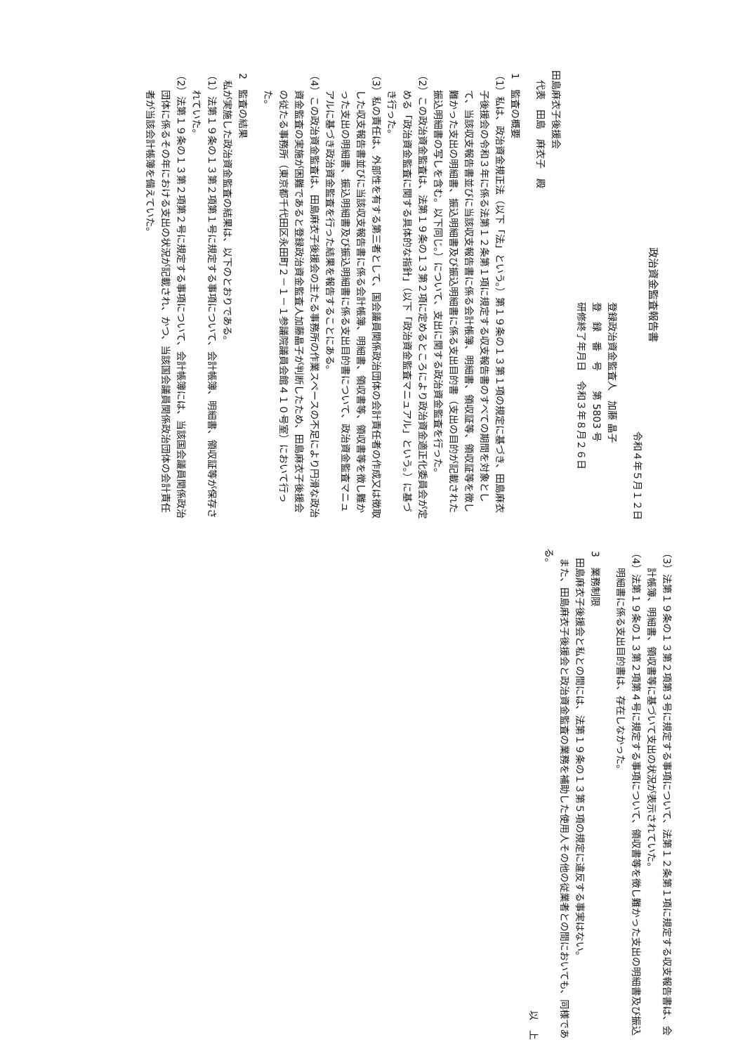政治資金監査報告書
令和４年５月１２日
登録政治資金監査人　加藤 晶子
登　録　番　号　　第 5803 号
研修終了年月日　令和３年８月２６日
田島麻衣子後援会
　代表　田島　麻衣子　殿
1　監査の概要
（1）私は、政治資金規正法（以下「法」という。）第１９条の１３第１項の規定に基づき、田島麻衣子後援会の令和３年に係る法第１２条第１項に規定する収支報告書のすべての期間を対象として、当該収支報告書並びに当該収支報告書に係る会計帳簿、明細書、領収証等、領収証等を徴し難かった支出の明細書、振込明細書及び振込明細書に係る支出目的書（支出の目的が記載された振込明細書の写しを含む。以下同じ。）について、支出に関する政治資金監査を行った。
（2）この政治資金監査は、法第１９条の１３第２項に定めるところにより政治資金適正化委員会が定める「政治資金監査に関する具体的な指針」（以下「政治資金監査マニュアル」という。）に基づき行った。
（3）私の責任は、外部性を有する第三者として、国会議員関係政治団体の会計責任者の作成又は徴取した収支報告書並びに当該収支報告書に係る会計帳簿、明細書、領収書等、領収書等を徴し難かった支出の明細書、振込明細書及び振込明細書に係る支出目的書について、政治資金監査マニュアルに基づき政治資金監査を行った結果を報告することにある。
（4）この政治資金監査は、田島麻衣子後援会の主たる事務所の作業スペースの不足により円滑な政治資金監査の実施が困難であると登録政治資金監査人加藤晶子が判断したため、田島麻衣子後援会の従たる事務所（東京都千代田区永田町２－１－１参議院議員会館４１０号室）において行った。
2　監査の結果
　私が実施した政治資金監査の結果は、以下のとおりである。
（1）法第１９条の１３第２項第１号に規定する事項について、会計帳簿、明細書、領収証等が保存されていた。
（2）法第１９条の１３第２項第２号に規定する事項について、会計帳簿には、当該国会議員関係政治団体に係るその年における支出の状況が記載され、かつ、当該国会議員関係政治団体の会計責任者が当該会計帳簿を備えていた。
（3）法第１９条の１３第２項第３号に規定する事項について、法第１２条第１項に規定する収支報告書は、会計帳簿、明細書、領収書等に基づいて支出の状況が表示されていた。
（4）法第１９条の１３第２項第４号に規定する事項について、領収書等を徴し難かった支出の明細書及び振込明細書に係る支出目的書は、存在しなかった。
3　業務制限
　田島麻衣子後援会と私との間には、法第１９条の１３第５項の規定に違反する事実はない。
　また、田島麻衣子後援会と政治資金監査の業務を補助した使用人その他の従業者との間においても、同様である。
以　上